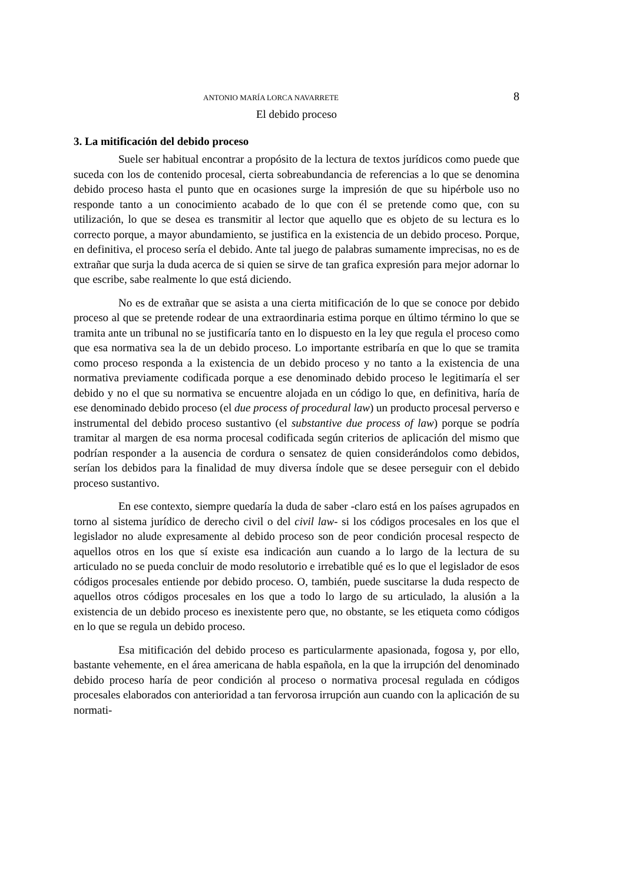ANTONIO MARÍA LORCA NAVARRETE 8
El debido proceso
3. La mitificación del debido proceso
Suele ser habitual encontrar a propósito de la lectura de textos jurídicos como puede que suceda con los de contenido procesal, cierta sobreabundancia de referencias a lo que se denomina debido proceso hasta el punto que en ocasiones surge la impresión de que su hipérbole uso no responde tanto a un conocimiento acabado de lo que con él se pretende como que, con su utilización, lo que se desea es transmitir al lector que aquello que es objeto de su lectura es lo correcto porque, a mayor abundamiento, se justifica en la existencia de un debido proceso. Porque, en definitiva, el proceso sería el debido. Ante tal juego de palabras sumamente imprecisas, no es de extrañar que surja la duda acerca de si quien se sirve de tan grafica expresión para mejor adornar lo que escribe, sabe realmente lo que está diciendo.
No es de extrañar que se asista a una cierta mitificación de lo que se conoce por debido proceso al que se pretende rodear de una extraordinaria estima porque en último término lo que se tramita ante un tribunal no se justificaría tanto en lo dispuesto en la ley que regula el proceso como que esa normativa sea la de un debido proceso. Lo importante estribaría en que lo que se tramita como proceso responda a la existencia de un debido proceso y no tanto a la existencia de una normativa previamente codificada porque a ese denominado debido proceso le legitimaría el ser debido y no el que su normativa se encuentre alojada en un código lo que, en definitiva, haría de ese denominado debido proceso (el due process of procedural law) un producto procesal perverso e instrumental del debido proceso sustantivo (el substantive due process of law) porque se podría tramitar al margen de esa norma procesal codificada según criterios de aplicación del mismo que podrían responder a la ausencia de cordura o sensatez de quien considerándolos como debidos, serían los debidos para la finalidad de muy diversa índole que se desee perseguir con el debido proceso sustantivo.
En ese contexto, siempre quedaría la duda de saber -claro está en los países agrupados en torno al sistema jurídico de derecho civil o del civil law- si los códigos procesales en los que el legislador no alude expresamente al debido proceso son de peor condición procesal respecto de aquellos otros en los que sí existe esa indicación aun cuando a lo largo de la lectura de su articulado no se pueda concluir de modo resolutorio e irrebatible qué es lo que el legislador de esos códigos procesales entiende por debido proceso. O, también, puede suscitarse la duda respecto de aquellos otros códigos procesales en los que a todo lo largo de su articulado, la alusión a la existencia de un debido proceso es inexistente pero que, no obstante, se les etiqueta como códigos en lo que se regula un debido proceso.
Esa mitificación del debido proceso es particularmente apasionada, fogosa y, por ello, bastante vehemente, en el área americana de habla española, en la que la irrupción del denominado debido proceso haría de peor condición al proceso o normativa procesal regulada en códigos procesales elaborados con anterioridad a tan fervorosa irrupción aun cuando con la aplicación de su normati-